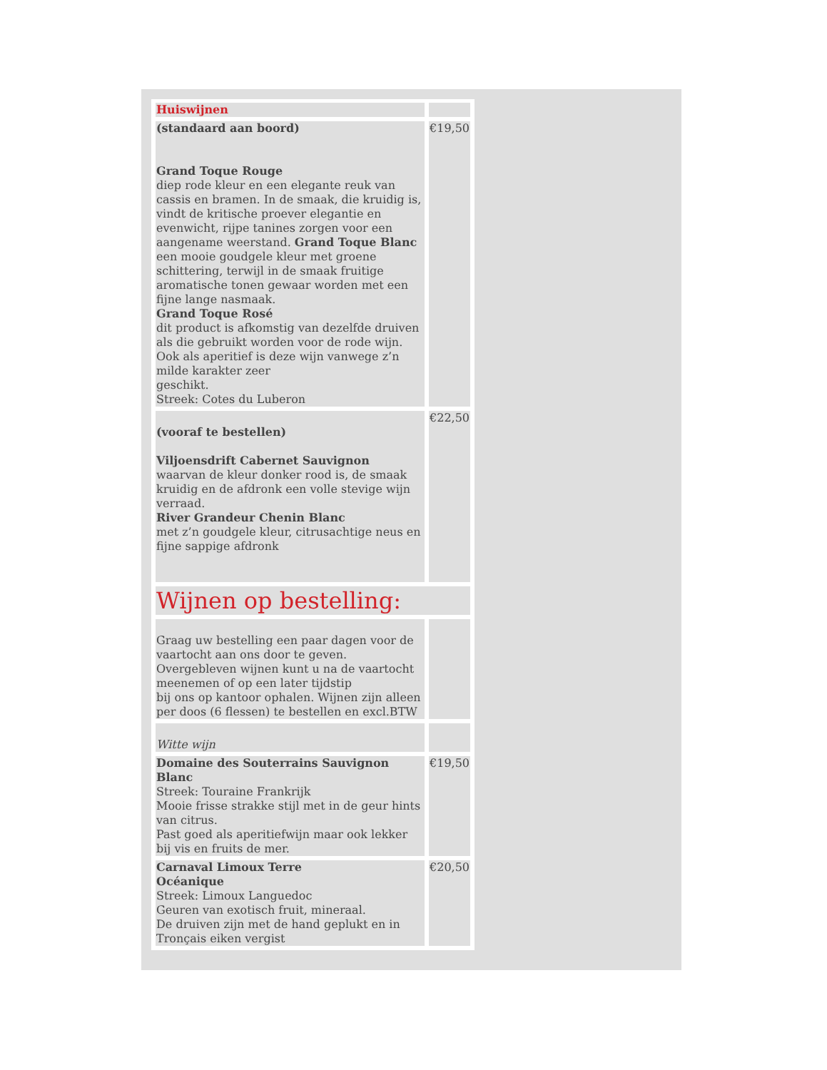| Huiswijnen | |
| (standaard aan boord) Grand Toque Rouge diep rode kleur en een elegante reuk van cassis en bramen. In de smaak, die kruidig is, vindt de kritische proever elegantie en evenwicht, rijpe tanines zorgen voor een aangename weerstand. Grand Toque Blanc een mooie goudgele kleur met groene schittering, terwijl in de smaak fruitige aromatische tonen gewaar worden met een fijne lange nasmaak. Grand Toque Rosé dit product is afkomstig van dezelfde druiven als die gebruikt worden voor de rode wijn. Ook als aperitief is deze wijn vanwege z’n milde karakter zeer geschikt. Streek: Cotes du Luberon | €19,50 |
| (vooraf te bestellen) Viljoensdrift Cabernet Sauvignon waarvan de kleur donker rood is, de smaak kruidig en de afdronk een volle stevige wijn verraad. River Grandeur Chenin Blanc met z’n goudgele kleur, citrusachtige neus en fijne sappige afdronk | €22,50 |
| Wijnen op bestelling: | |
| Graag uw bestelling een paar dagen voor de vaartocht aan ons door te geven. Overgebleven wijnen kunt u na de vaartocht meenemen of op een later tijdstip bij ons op kantoor ophalen. Wijnen zijn alleen per doos (6 flessen) te bestellen en excl.BTW | |
| Witte wijn | |
| Domaine des Souterrains Sauvignon Blanc Streek: Touraine Frankrijk Mooie frisse strakke stijl met in de geur hints van citrus. Past goed als aperitiefwijn maar ook lekker bij vis en fruits de mer. | €19,50 |
| Carnaval Limoux Terre Océanique Streek: Limoux Languedoc Geuren van exotisch fruit, mineraal. De druiven zijn met de hand geplukt en in Tronçais eiken vergist | €20,50 |